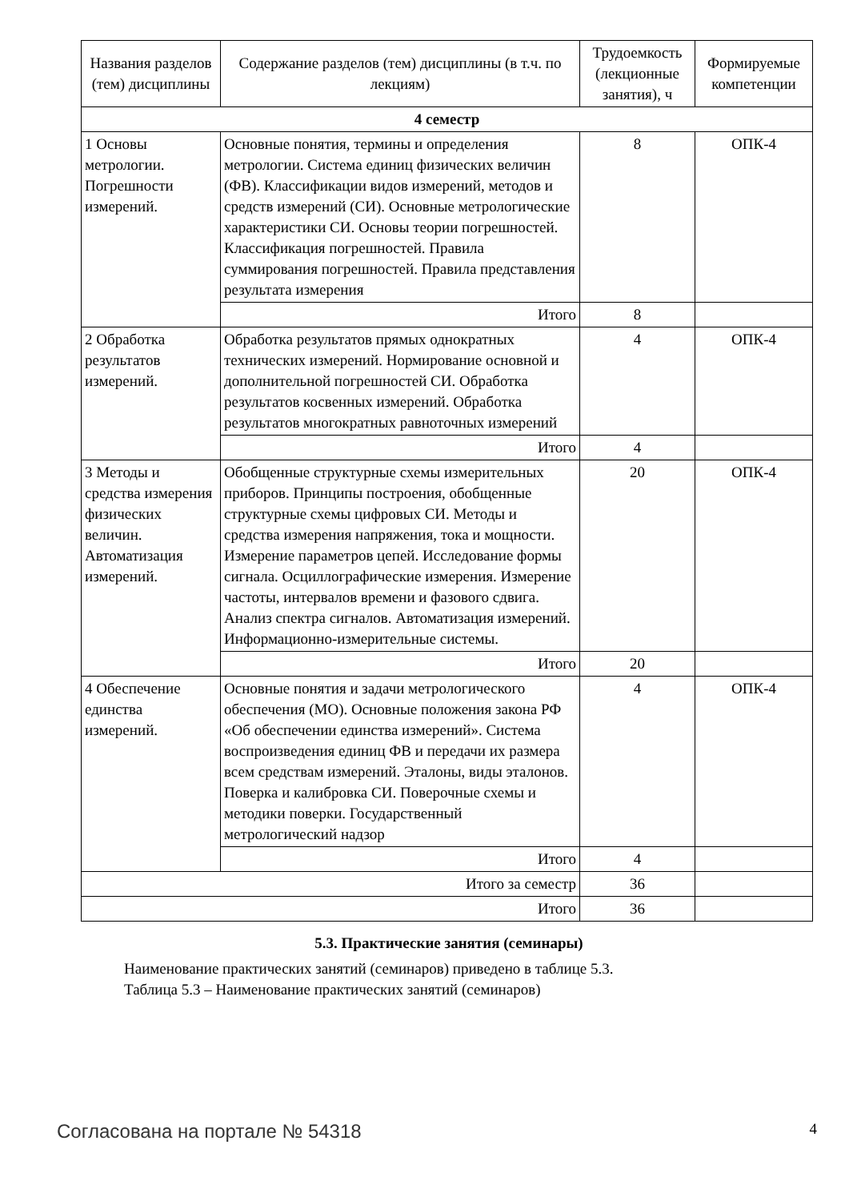| Названия разделов (тем) дисциплины | Содержание разделов (тем) дисциплины (в т.ч. по лекциям) | Трудоемкость (лекционные занятия), ч | Формируемые компетенции |
| --- | --- | --- | --- |
| 4 семестр | | | |
| 1 Основы метрологии. Погрешности измерений. | Основные понятия, термины и определения метрологии. Система единиц физических величин (ФВ). Классификации видов измерений, методов и средств измерений (СИ). Основные метрологические характеристики СИ. Основы теории погрешностей. Классификация погрешностей. Правила суммирования погрешностей. Правила представления результата измерения | 8 | ОПК-4 |
| | Итого | 8 | |
| 2 Обработка результатов измерений. | Обработка результатов прямых однократных технических измерений. Нормирование основной и дополнительной погрешностей СИ. Обработка результатов косвенных измерений. Обработка результатов многократных равноточных измерений | 4 | ОПК-4 |
| | Итого | 4 | |
| 3 Методы и средства измерения физических величин. Автоматизация измерений. | Обобщенные структурные схемы измерительных приборов. Принципы построения, обобщенные структурные схемы цифровых СИ. Методы и средства измерения напряжения, тока и мощности. Измерение параметров цепей. Исследование формы сигнала. Осциллографические измерения. Измерение частоты, интервалов времени и фазового сдвига. Анализ спектра сигналов. Автоматизация измерений. Информационно-измерительные системы. | 20 | ОПК-4 |
| | Итого | 20 | |
| 4 Обеспечение единства измерений. | Основные понятия и задачи метрологического обеспечения (МО). Основные положения закона РФ «Об обеспечении единства измерений». Система воспроизведения единиц ФВ и передачи их размера всем средствам измерений. Эталоны, виды эталонов. Поверка и калибровка СИ. Поверочные схемы и методики поверки. Государственный метрологический надзор | 4 | ОПК-4 |
| | Итого | 4 | |
| Итого за семестр | | 36 | |
| Итого | | 36 | |
5.3. Практические занятия (семинары)
Наименование практических занятий (семинаров) приведено в таблице 5.3.
Таблица 5.3 – Наименование практических занятий (семинаров)
Согласована на портале № 54318 4